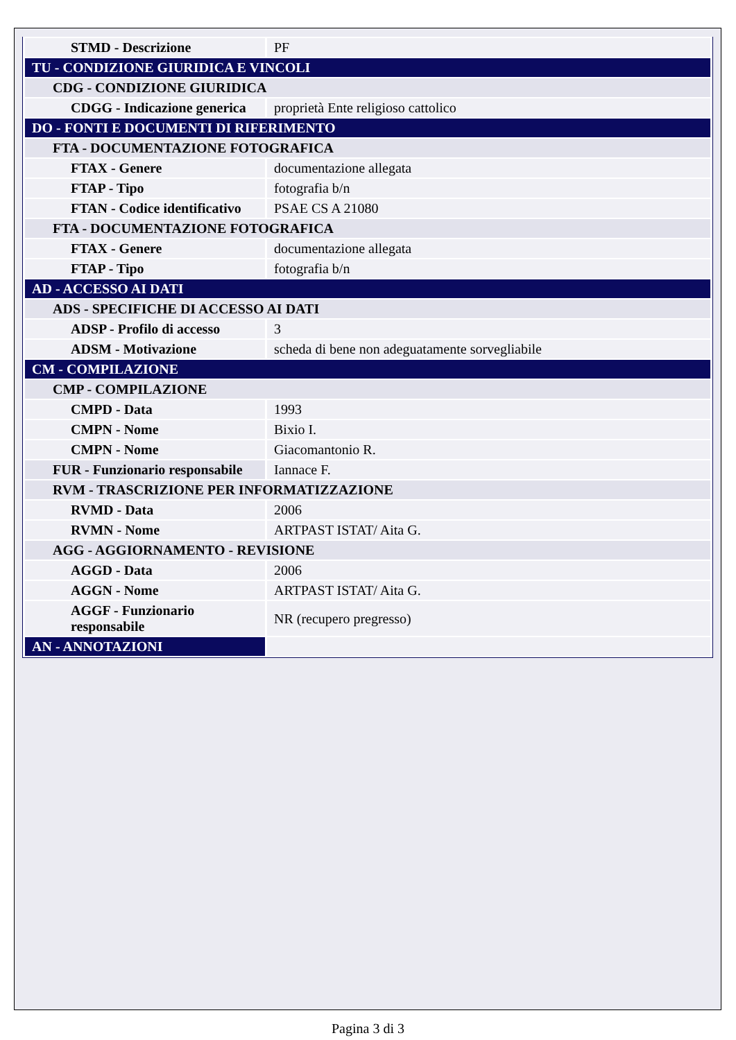| STMD - Descrizione | PF |
| TU - CONDIZIONE GIURIDICA E VINCOLI | |
| CDG - CONDIZIONE GIURIDICA | |
| CDGG - Indicazione generica | proprietà Ente religioso cattolico |
| DO - FONTI E DOCUMENTI DI RIFERIMENTO | |
| FTA - DOCUMENTAZIONE FOTOGRAFICA | |
| FTAX - Genere | documentazione allegata |
| FTAP - Tipo | fotografia b/n |
| FTAN - Codice identificativo | PSAE CS A 21080 |
| FTA - DOCUMENTAZIONE FOTOGRAFICA | |
| FTAX - Genere | documentazione allegata |
| FTAP - Tipo | fotografia b/n |
| AD - ACCESSO AI DATI | |
| ADS - SPECIFICHE DI ACCESSO AI DATI | |
| ADSP - Profilo di accesso | 3 |
| ADSM - Motivazione | scheda di bene non adeguatamente sorvegliabile |
| CM - COMPILAZIONE | |
| CMP - COMPILAZIONE | |
| CMPD - Data | 1993 |
| CMPN - Nome | Bixio I. |
| CMPN - Nome | Giacomantonio R. |
| FUR - Funzionario responsabile | Iannace F. |
| RVM - TRASCRIZIONE PER INFORMATIZZAZIONE | |
| RVMD - Data | 2006 |
| RVMN - Nome | ARTPAST ISTAT/ Aita G. |
| AGG - AGGIORNAMENTO - REVISIONE | |
| AGGD - Data | 2006 |
| AGGN - Nome | ARTPAST ISTAT/ Aita G. |
| AGGF - Funzionario responsabile | NR (recupero pregresso) |
| AN - ANNOTAZIONI | |
Pagina 3 di 3